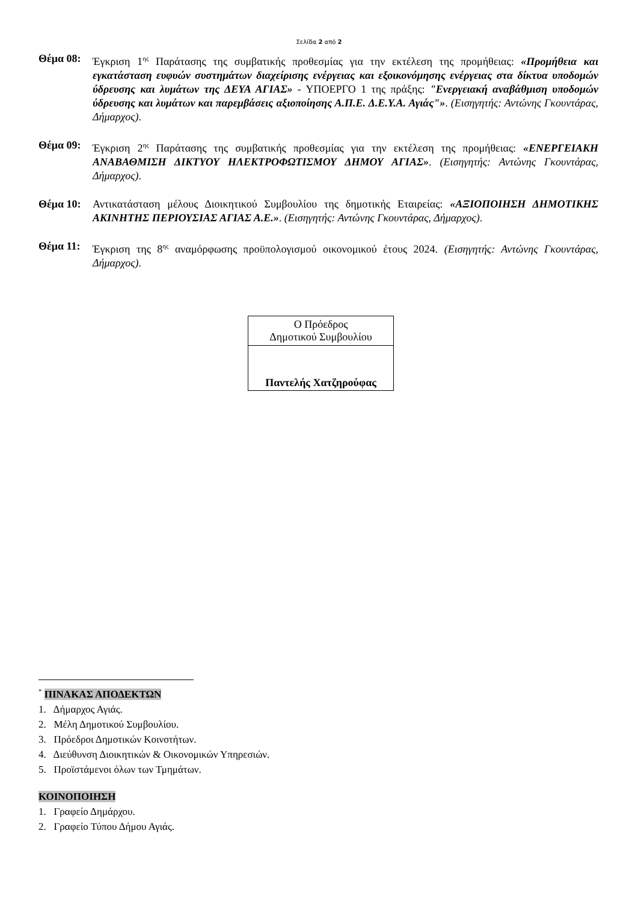Σελίδα 2 από 2
Θέμα 08: Έγκριση 1<sup>ης</sup> Παράτασης της συμβατικής προθεσμίας για την εκτέλεση της προμήθειας: «Προμήθεια και εγκατάσταση ευφυών συστημάτων διαχείρισης ενέργειας και εξοικονόμησης ενέργειας στα δίκτυα υποδομών ύδρευσης και λυμάτων της ΔΕΥΑ ΑΓΙΑΣ» - ΥΠΟΕΡΓΟ 1 της πράξης: "Ενεργειακή αναβάθμιση υποδομών ύδρευσης και λυμάτων και παρεμβάσεις αξιοποίησης Α.Π.Ε. Δ.Ε.Υ.Α. Αγιάς"». (Εισηγητής: Αντώνης Γκουντάρας, Δήμαρχος).
Θέμα 09: Έγκριση 2<sup>ης</sup> Παράτασης της συμβατικής προθεσμίας για την εκτέλεση της προμήθειας: «ΕΝΕΡΓΕΙΑΚΗ ΑΝΑΒΑΘΜΙΣΗ ΔΙΚΤΥΟΥ ΗΛΕΚΤΡΟΦΩΤΙΣΜΟΥ ΔΗΜΟΥ ΑΓΙΑΣ». (Εισηγητής: Αντώνης Γκουντάρας, Δήμαρχος).
Θέμα 10: Αντικατάσταση μέλους Διοικητικού Συμβουλίου της δημοτικής Εταιρείας: «ΑΞΙΟΠΟΙΗΣΗ ΔΗΜΟΤΙΚΗΣ ΑΚΙΝΗΤΗΣ ΠΕΡΙΟΥΣΙΑΣ ΑΓΙΑΣ Α.Ε.». (Εισηγητής: Αντώνης Γκουντάρας, Δήμαρχος).
Θέμα 11: Έγκριση της 8<sup>ης</sup> αναμόρφωσης προϋπολογισμού οικονομικού έτους 2024. (Εισηγητής: Αντώνης Γκουντάρας, Δήμαρχος).
| Ο Πρόεδρος Δημοτικού Συμβουλίου |
| Παντελής Χατζηρούφας |
<sup>*</sup> ΠΙΝΑΚΑΣ ΑΠΟΔΕΚΤΩΝ
1. Δήμαρχος Αγιάς.
2. Μέλη Δημοτικού Συμβουλίου.
3. Πρόεδροι Δημοτικών Κοινοτήτων.
4. Διεύθυνση Διοικητικών & Οικονομικών Υπηρεσιών.
5. Προϊστάμενοι όλων των Τμημάτων.
ΚΟΙΝΟΠΟΙΗΣΗ
1. Γραφείο Δημάρχου.
2. Γραφείο Τύπου Δήμου Αγιάς.